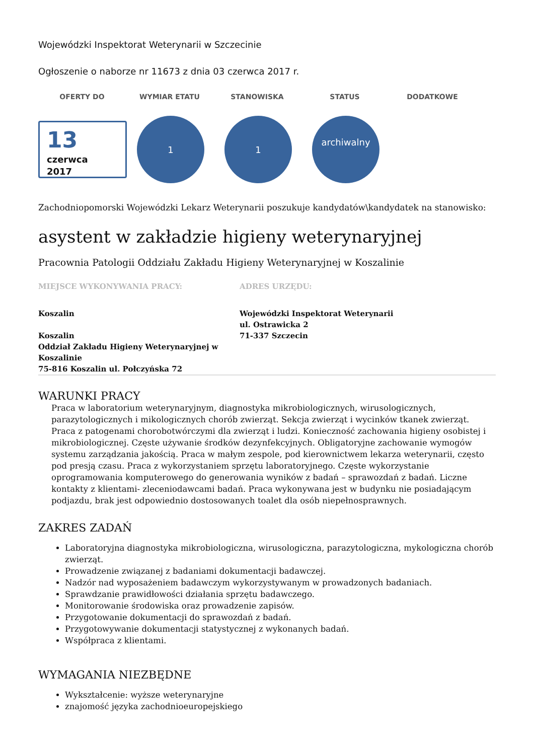Wojewódzki Inspektorat Weterynarii w Szczecinie
Ogłoszenie o naborze nr 11673 z dnia 03 czerwca 2017 r.
OFERTY DO WYMIAR ETATU STANOWISKA STATUS DODATKOWE
13
czerwca
2017
1 1
archiwalny
Zachodniopomorski Wojewódzki Lekarz Weterynarii poszukuje kandydatów\kandydatek na stanowisko:
asystent w zakładzie higieny weterynaryjnej
Pracownia Patologii Oddziału Zakładu Higieny Weterynaryjnej w Koszalinie
MIEJSCE WYKONYWANIA PRACY:
Koszalin
Koszalin
Oddział Zakładu Higieny Weterynaryjnej w Koszalinie
75-816 Koszalin ul. Połczyńska 72
ADRES URZĘDU:
Wojewódzki Inspektorat Weterynarii
ul. Ostrawicka 2
71-337 Szczecin
WARUNKI PRACY
Praca w laboratorium weterynaryjnym, diagnostyka mikrobiologicznych, wirusologicznych, parazytologicznych i mikologicznych chorób zwierząt. Sekcja zwierząt i wycinków tkanek zwierząt. Praca z patogenami chorobotwórczymi dla zwierząt i ludzi. Konieczność zachowania higieny osobistej i mikrobiologicznej. Częste używanie środków dezynfekcyjnych. Obligatoryjne zachowanie wymogów systemu zarządzania jakością. Praca w małym zespole, pod kierownictwem lekarza weterynarii, często pod presją czasu. Praca z wykorzystaniem sprzętu laboratoryjnego. Częste wykorzystanie oprogramowania komputerowego do generowania wyników z badań – sprawozdań z badań. Liczne kontakty z klientami- zleceniodawcami badań. Praca wykonywana jest w budynku nie posiadającym podjazdu, brak jest odpowiednio dostosowanych toalet dla osób niepełnosprawnych.
ZAKRES ZADAŃ
Laboratoryjna diagnostyka mikrobiologiczna, wirusologiczna, parazytologiczna, mykologiczna chorób zwierząt.
Prowadzenie związanej z badaniami dokumentacji badawczej.
Nadzór nad wyposażeniem badawczym wykorzystywanym w prowadzonych badaniach.
Sprawdzanie prawidłowości działania sprzętu badawczego.
Monitorowanie środowiska oraz prowadzenie zapisów.
Przygotowanie dokumentacji do sprawozdań z badań.
Przygotowywanie dokumentacji statystycznej z wykonanych badań.
Współpraca z klientami.
WYMAGANIA NIEZBĘDNE
Wykształcenie: wyższe weterynaryjne
znajomość języka zachodnioeuropejskiego